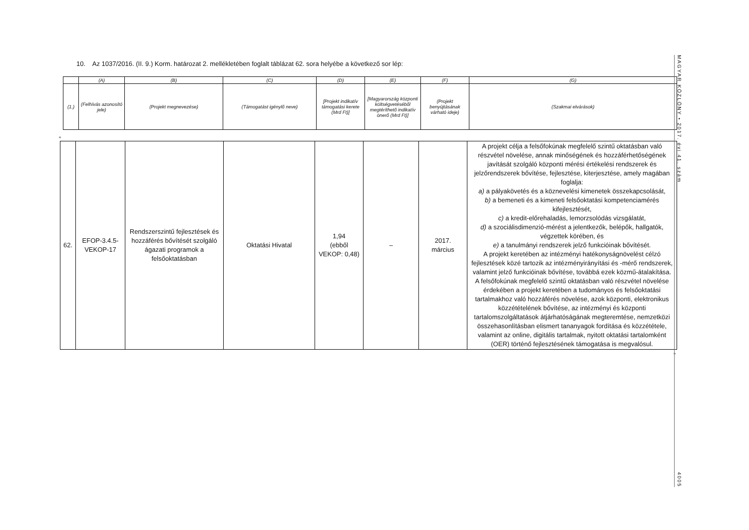10. Az 1037/2016. (II. 9.) Korm. határozat 2. mellékletében foglalt táblázat 62. sora helyébe a következő sor lép:
| | (A) | (B) | (C) | (D) | (E) | (F) | (G) |
| (1.) | (Felhívás azonosító jele) | (Projekt megnevezése) | (Támogatást igénylő neve) | [Projekt indikatív támogatási kerete (Mrd Ft)] | [Magyarország központi költségvetéséből megtéríthető indikatív önerő (Mrd Ft)] | (Projekt benyújtásának várható ideje) | (Szakmai elvárások) |
„
| 62. | EFOP-3.4.5-VEKOP-17 | Rendszerszintű fejlesztések és hozzáférés bővítését szolgáló ágazati programok a felsőoktatásban | Oktatási Hivatal | 1,94 (ebből VEKOP: 0,48) | – | 2017. március | A projekt célja a felsőfokúnak megfelelő szintű oktatásban való részvétel növelése, annak minőségének és hozzáférhetőségének javítását szolgáló központi mérési értékelési rendszerek és jelzőrendszerek bővítése, fejlesztése, kiterjesztése, amely magában foglalja: a) a pályakövetés és a köznevelési kimenetek összekapcsolását, b) a bemeneti és a kimeneti felsőoktatási kompetenciamérés kifejlesztését, c) a kredit-előrehaladás, lemorzsolódás vizsgálatát, d) a szociálisdimenzió-mérést a jelentkezők, belépők, hallgatók, végzettek körében, és e) a tanulmányi rendszerek jelző funkcióinak bővítését. A projekt keretében az intézményi hatékonyságnövelést célzó fejlesztések közé tartozik az intézményirányítási és -mérő rendszerek, valamint jelző funkcióinak bővítése, továbbá ezek közmű-átalakítása. A felsőfokúnak megfelelő szintű oktatásban való részvétel növelése érdekében a projekt keretében a tudományos és felsőoktatási tartalmakhoz való hozzáférés növelése, azok központi, elektronikus közzétételének bővítése, az intézményi és központi tartalomszolgáltatások átjárhatóságának megteremtése, nemzetközi összehasonlításban elismert tananyagok fordítása és közzététele, valamint az online, digitális tartalmak, nyitott oktatási tartalomként (OER) történő fejlesztésének támogatása is megvalósul. |
”
MAGYAR KÖZLÖNY • 2017. évi 41. szám
4005